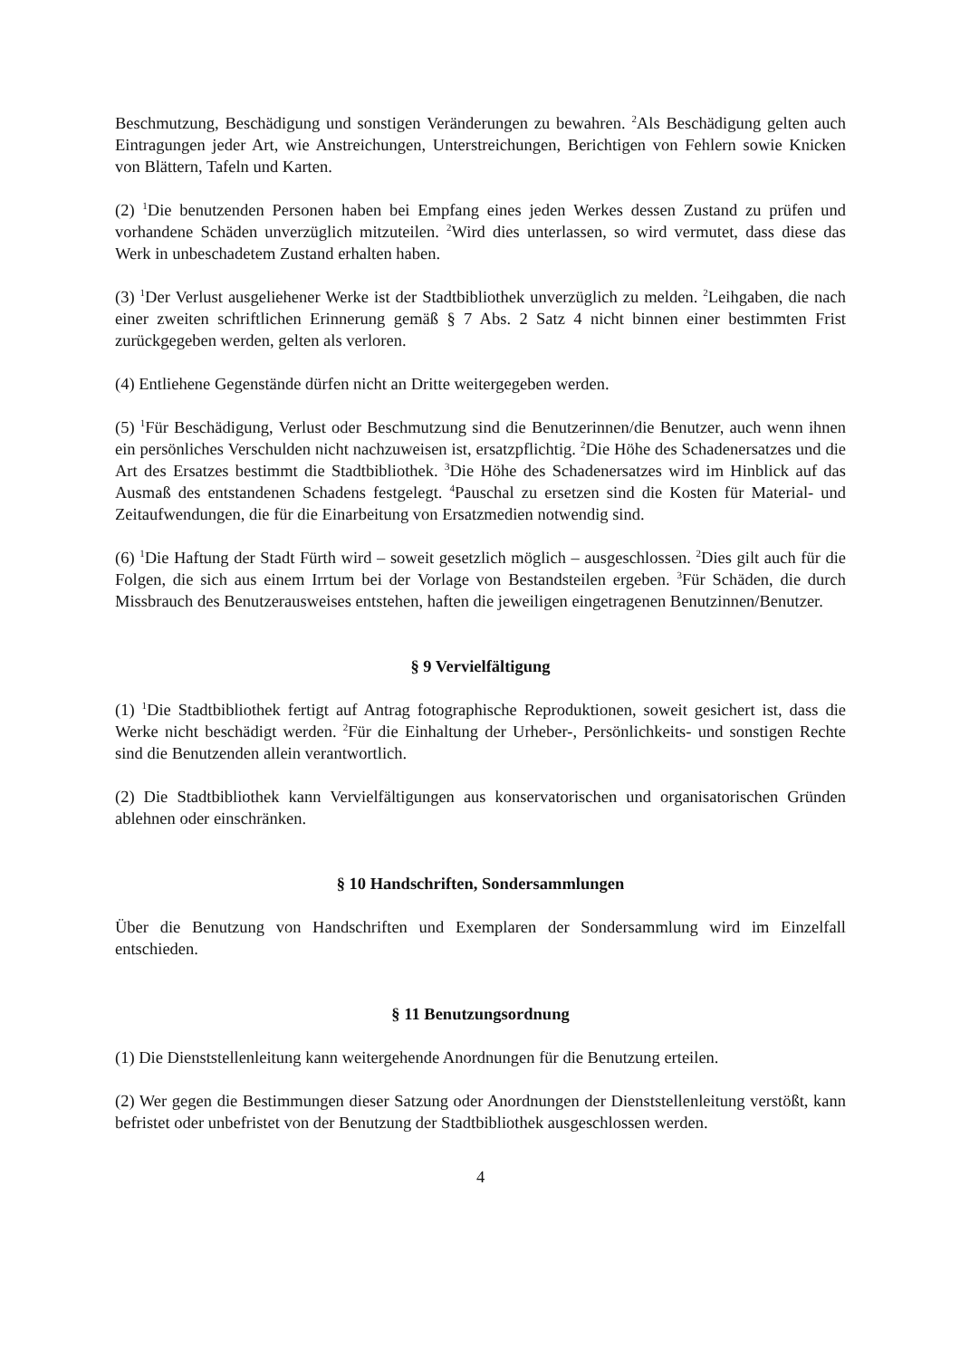Beschmutzung, Beschädigung und sonstigen Veränderungen zu bewahren. <sup>2</sup>Als Beschädigung gelten auch Eintragungen jeder Art, wie Anstreichungen, Unterstreichungen, Berichtigen von Fehlern sowie Knicken von Blättern, Tafeln und Karten.
(2) <sup>1</sup>Die benutzenden Personen haben bei Empfang eines jeden Werkes dessen Zustand zu prüfen und vorhandene Schäden unverzüglich mitzuteilen. <sup>2</sup>Wird dies unterlassen, so wird vermutet, dass diese das Werk in unbeschadetem Zustand erhalten haben.
(3) <sup>1</sup>Der Verlust ausgeliehener Werke ist der Stadtbibliothek unverzüglich zu melden. <sup>2</sup>Leihgaben, die nach einer zweiten schriftlichen Erinnerung gemäß § 7 Abs. 2 Satz 4 nicht binnen einer bestimmten Frist zurückgegeben werden, gelten als verloren.
(4) Entliehene Gegenstände dürfen nicht an Dritte weitergegeben werden.
(5) <sup>1</sup>Für Beschädigung, Verlust oder Beschmutzung sind die Benutzerinnen/die Benutzer, auch wenn ihnen ein persönliches Verschulden nicht nachzuweisen ist, ersatzpflichtig. <sup>2</sup>Die Höhe des Schadenersatzes und die Art des Ersatzes bestimmt die Stadtbibliothek. <sup>3</sup>Die Höhe des Schadenersatzes wird im Hinblick auf das Ausmaß des entstandenen Schadens festgelegt. <sup>4</sup>Pauschal zu ersetzen sind die Kosten für Material- und Zeitaufwendungen, die für die Einarbeitung von Ersatzmedien notwendig sind.
(6) <sup>1</sup>Die Haftung der Stadt Fürth wird – soweit gesetzlich möglich – ausgeschlossen. <sup>2</sup>Dies gilt auch für die Folgen, die sich aus einem Irrtum bei der Vorlage von Bestandsteilen ergeben. <sup>3</sup>Für Schäden, die durch Missbrauch des Benutzerausweises entstehen, haften die jeweiligen eingetragenen Benutzinnen/Benutzer.
§ 9 Vervielfältigung
(1) <sup>1</sup>Die Stadtbibliothek fertigt auf Antrag fotographische Reproduktionen, soweit gesichert ist, dass die Werke nicht beschädigt werden. <sup>2</sup>Für die Einhaltung der Urheber-, Persönlichkeits- und sonstigen Rechte sind die Benutzenden allein verantwortlich.
(2) Die Stadtbibliothek kann Vervielfältigungen aus konservatorischen und organisatorischen Gründen ablehnen oder einschränken.
§ 10 Handschriften, Sondersammlungen
Über die Benutzung von Handschriften und Exemplaren der Sondersammlung wird im Einzelfall entschieden.
§ 11 Benutzungsordnung
(1) Die Dienststellenleitung kann weitergehende Anordnungen für die Benutzung erteilen.
(2) Wer gegen die Bestimmungen dieser Satzung oder Anordnungen der Dienststellenleitung verstößt, kann befristet oder unbefristet von der Benutzung der Stadtbibliothek ausgeschlossen werden.
4